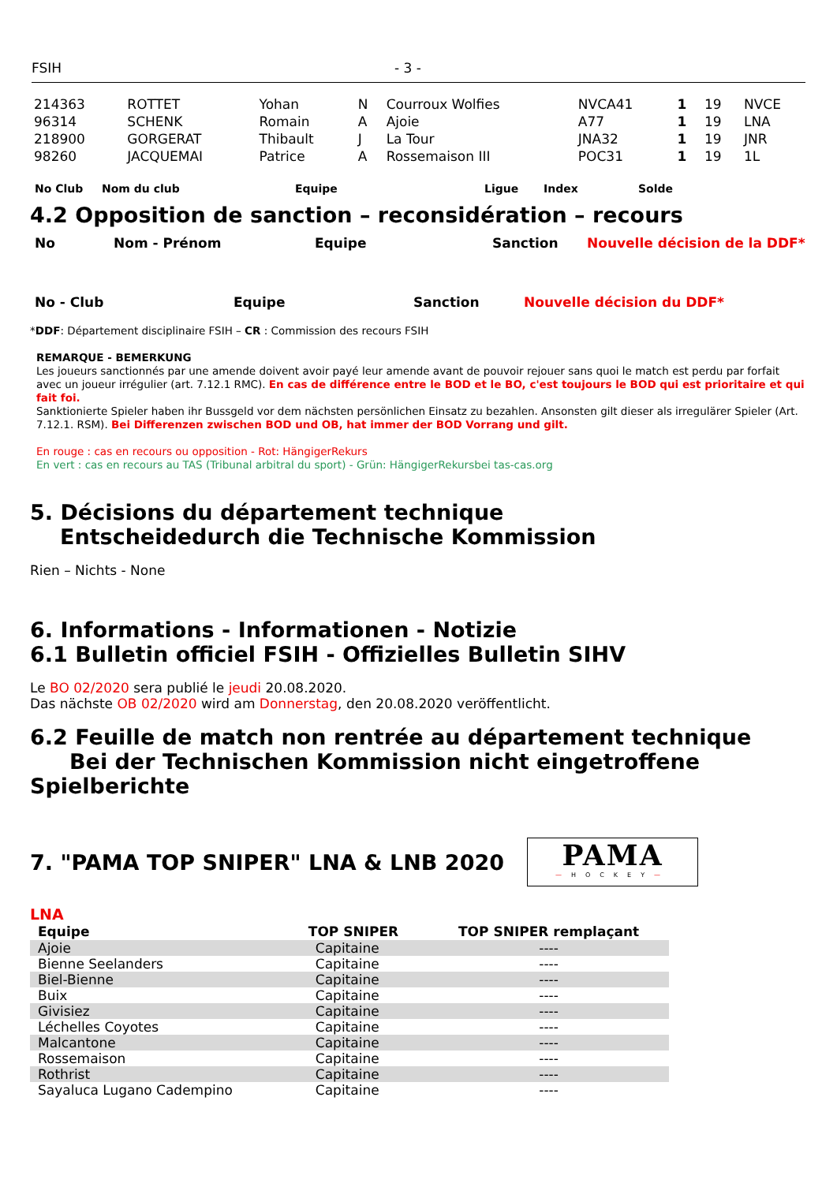FSIH - 3 -
| 214363 | ROTTET | Yohan | N | Courroux Wolfies | NVCA41 | 1 | 19 | NVCE |
| 96314 | SCHENK | Romain | A | Ajoie | A77 | 1 | 19 | LNA |
| 218900 | GORGERAT | Thibault | J | La Tour | JNA32 | 1 | 19 | JNR |
| 98260 | JACQUEMAI | Patrice | A | Rossemaison III | POC31 | 1 | 19 | 1L |
No Club Nom du club Equipe Ligue Index Solde
4.2 Opposition de sanction – reconsidération – recours
No Nom - Prénom Equipe Sanction Nouvelle décision de la DDF*
No - Club Equipe Sanction Nouvelle décision du DDF*
*DDF: Département disciplinaire FSIH – CR : Commission des recours FSIH
REMARQUE - BEMERKUNG
Les joueurs sanctionnés par une amende doivent avoir payé leur amende avant de pouvoir rejouer sans quoi le match est perdu par forfait avec un joueur irrégulier (art. 7.12.1 RMC). En cas de différence entre le BOD et le BO, c'est toujours le BOD qui est prioritaire et qui fait foi.
Sanktionierte Spieler haben ihr Bussgeld vor dem nächsten persönlichen Einsatz zu bezahlen. Ansonsten gilt dieser als irregulärer Spieler (Art. 7.12.1. RSM). Bei Differenzen zwischen BOD und OB, hat immer der BOD Vorrang und gilt.
En rouge : cas en recours ou opposition - Rot: HängigerRekurs
En vert : cas en recours au TAS (Tribunal arbitral du sport) - Grün: HängigerRekursbei tas-cas.org
5. Décisions du département technique
Entscheidedurch die Technische Kommission
Rien – Nichts - None
6. Informations - Informationen - Notizie
6.1 Bulletin officiel FSIH - Offizielles Bulletin SIHV
Le BO 02/2020 sera publié le jeudi 20.08.2020.
Das nächste OB 02/2020 wird am Donnerstag, den 20.08.2020 veröffentlicht.
6.2 Feuille de match non rentrée au département technique
Bei der Technischen Kommission nicht eingetroffene Spielberichte
7. "PAMA TOP SNIPER" LNA & LNB 2020
PAMA
—HOCKEY—
LNA
| Equipe | TOP SNIPER | TOP SNIPER remplaçant |
| --- | --- | --- |
| Ajoie | Capitaine | ---- |
| Bienne Seelanders | Capitaine | ---- |
| Biel-Bienne | Capitaine | ---- |
| Buix | Capitaine | ---- |
| Givisiez | Capitaine | ---- |
| Léchelles Coyotes | Capitaine | ---- |
| Malcantone | Capitaine | ---- |
| Rossemaison | Capitaine | ---- |
| Rothrist | Capitaine | ---- |
| Sayaluca Lugano Cadempino | Capitaine | ---- |